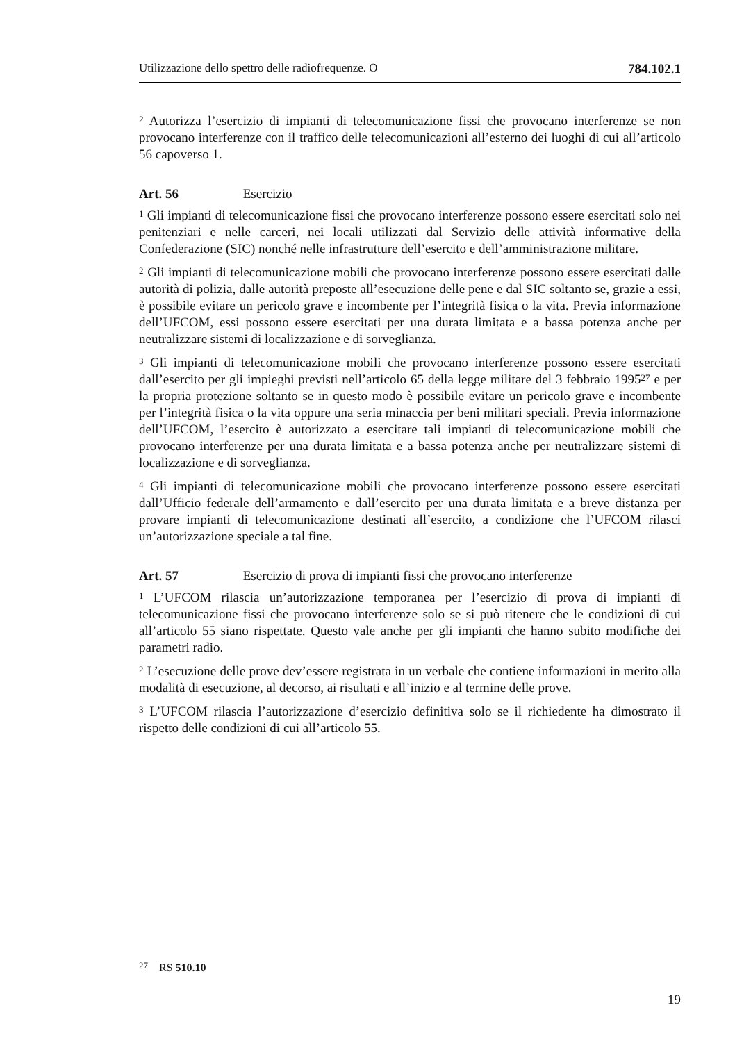Utilizzazione dello spettro delle radiofrequenze. O 784.102.1
<sup>2</sup> Autorizza l’esercizio di impianti di telecomunicazione fissi che provocano interfe­renze se non provocano interferenze con il traffico delle telecomunicazioni all’esterno dei luoghi di cui all’articolo 56 capoverso 1.
Art. 56 Esercizio
<sup>1</sup> Gli impianti di telecomunicazione fissi che provocano interferenze possono essere esercitati solo nei penitenziari e nelle carceri, nei locali utilizzati dal Servizio delle attività informative della Confederazione (SIC) nonché nelle infrastrutture dell’esercito e dell’amministrazione militare.
<sup>2</sup> Gli impianti di telecomunicazione mobili che provocano interferenze possono essere esercitati dalle autorità di polizia, dalle autorità preposte all’esecuzione delle pene e dal SIC soltanto se, grazie a essi, è possibile evitare un pericolo grave e incombente per l’integrità fisica o la vita. Previa informazione dell’UFCOM, essi possono essere esercitati per una durata limitata e a bassa potenza anche per neutra­lizzare sistemi di localizzazione e di sorveglianza.
<sup>3</sup> Gli impianti di telecomunicazione mobili che provocano interferenze possono essere esercitati dall’esercito per gli impieghi previsti nell’articolo 65 della legge militare del 3 febbraio 1995<sup>27</sup> e per la propria protezione soltanto se in questo modo è possibile evitare un pericolo grave e incombente per l’integrità fisica o la vita oppure una seria minaccia per beni militari speciali. Previa informazione dell’UFCOM, l’esercito è autorizzato a esercitare tali impianti di telecomunicazione mobili che provocano interferenze per una durata limitata e a bassa potenza anche per neutralizzare sistemi di localizzazione e di sorveglianza.
<sup>4</sup> Gli impianti di telecomunicazione mobili che provocano interferenze possono essere esercitati dall’Ufficio federale dell’armamento e dall’esercito per una durata limitata e a breve distanza per provare impianti di telecomunicazione destinati all’esercito, a condizione che l’UFCOM rilasci un’autorizzazione speciale a tal fine.
Art. 57 Esercizio di prova di impianti fissi che provocano interferenze
<sup>1</sup> L’UFCOM rilascia un’autorizzazione temporanea per l’esercizio di prova di im­pianti di telecomunicazione fissi che provocano interferenze solo se si può ritenere che le condizioni di cui all’articolo 55 siano rispettate. Questo vale anche per gli impianti che hanno subito modifiche dei parametri radio.
<sup>2</sup> L’esecuzione delle prove dev’essere registrata in un verbale che contiene informa­zioni in merito alla modalità di esecuzione, al decorso, ai risultati e all’inizio e al termine delle prove.
<sup>3</sup> L’UFCOM rilascia l’autorizzazione d’esercizio definitiva solo se il richiedente ha dimostrato il rispetto delle condizioni di cui all’articolo 55.
<sup>27</sup> RS 510.10
19